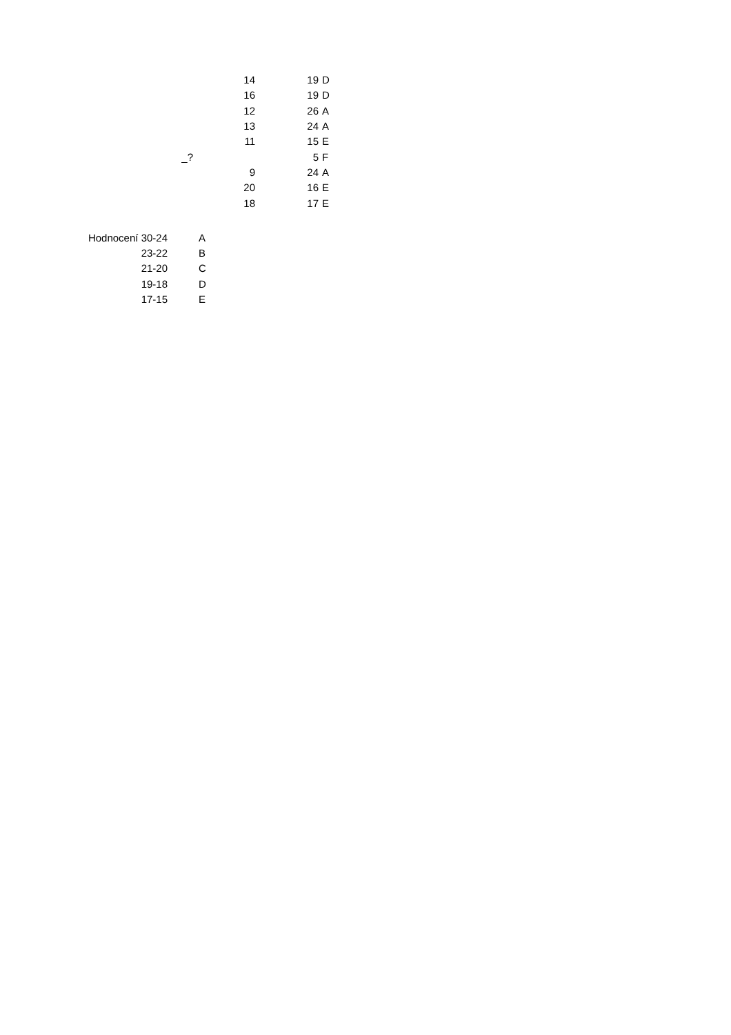| | | 19 | D |
| | 14 | 19 | D |
| | 16 | 19 | D |
| | 12 | 26 | A |
| | 13 | 24 | A |
| | 11 | 15 | E |
| _? | | 5 | F |
| | 9 | 24 | A |
| | 20 | 16 | E |
| | 18 | 17 | E |
| Hodnocení 30-24 | A |
| 23-22 | B |
| 21-20 | C |
| 19-18 | D |
| 17-15 | E |